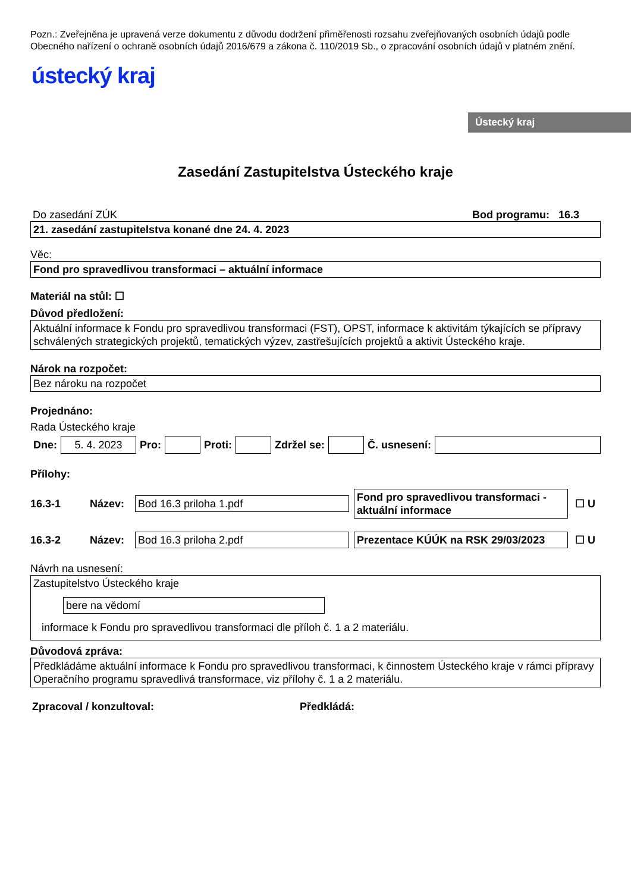Pozn.: Zveřejněna je upravená verze dokumentu z důvodu dodržení přiměřenosti rozsahu zveřejňovaných osobních údajů podle Obecného nařízení o ochraně osobních údajů 2016/679 a zákona č. 110/2019 Sb., o zpracování osobních údajů v platném znění.
ústecký kraj
Ústecký kraj
Zasedání Zastupitelstva Ústeckého kraje
Do zasedání ZÚK Bod programu: 16.3
21. zasedání zastupitelstva konané dne 24. 4. 2023
Věc:
Fond pro spravedlivou transformaci – aktuální informace
Materiál na stůl: ☐
Důvod předložení:
Aktuální informace k Fondu pro spravedlivou transformaci (FST), OPST, informace k aktivitám týkajících se přípravy schválených strategických projektů, tematických výzev, zastřešujících projektů a aktivit Ústeckého kraje.
Nárok na rozpočet:
Bez nároku na rozpočet
Projednáno:
Rada Ústeckého kraje
Dne: 5. 4. 2023 Pro: Proti: Zdržel se: Č. usnesení:
Přílohy:
16.3-1 Název: Bod 16.3 priloha 1.pdf Fond pro spravedlivou transformaci - aktuální informace ☐ U
16.3-2 Název: Bod 16.3 priloha 2.pdf Prezentace KÚÚK na RSK 29/03/2023 ☐ U
Návrh na usnesení:
Zastupitelstvo Ústeckého kraje
bere na vědomí
informace k Fondu pro spravedlivou transformaci dle příloh č. 1 a 2 materiálu.
Důvodová zpráva:
Předkládáme aktuální informace k Fondu pro spravedlivou transformaci, k činnostem Ústeckého kraje v rámci přípravy Operačního programu spravedlivá transformace, viz přílohy č. 1 a 2 materiálu.
Zpracoval / konzultoval: Předkládá: